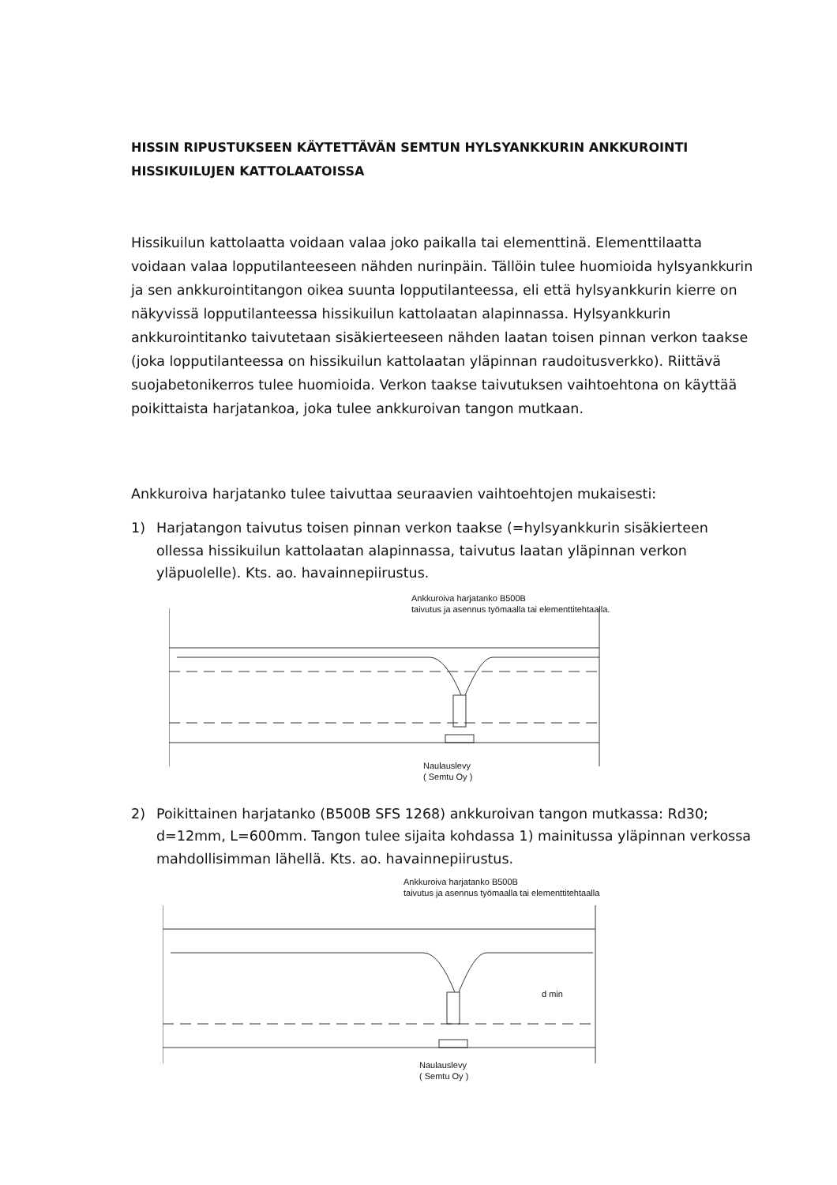HISSIN RIPUSTUKSEEN KÄYTETTÄVÄN SEMTUN HYLSYANKKURIN ANKKUROINTI
HISSIKUILUJEN KATTOLAATOISSA
Hissikuilun kattolaatta voidaan valaa joko paikalla tai elementtinä. Elementtilaatta voidaan valaa lopputilanteeseen nähden nurinpäin. Tällöin tulee huomioida hylsyankkurin ja sen ankkurointitangon oikea suunta lopputilanteessa, eli että hylsyankkurin kierre on näkyvissä lopputilanteessa hissikuilun kattolaatan alapinnassa. Hylsyankkurin ankkurointitanko taivutetaan sisäkierteeseen nähden laatan toisen pinnan verkon taakse (joka lopputilanteessa on hissikuilun kattolaatan yläpinnan raudoitusverkko). Riittävä suojabetonikerros tulee huomioida. Verkon taakse taivutuksen vaihtoehtona on käyttää poikittaista harjatankoa, joka tulee ankkuroivan tangon mutkaan.
Ankkuroiva harjatanko tulee taivuttaa seuraavien vaihtoehtojen mukaisesti:
1) Harjatangon taivutus toisen pinnan verkon taakse (=hylsyankkurin sisäkierteen ollessa hissikuilun kattolaatan alapinnassa, taivutus laatan yläpinnan verkon yläpuolelle). Kts. ao. havainnepiirustus.
Ankkuroiva harjatanko B500B
taivutus ja asennus työmaalla tai elementtitehtaalla.
Naulauslevy
( Semtu Oy )
2) Poikittainen harjatanko (B500B SFS 1268) ankkuroivan tangon mutkassa: Rd30; d=12mm, L=600mm. Tangon tulee sijaita kohdassa 1) mainitussa yläpinnan verkossa mahdollisimman lähellä. Kts. ao. havainnepiirustus.
Ankkuroiva harjatanko B500B
taivutus ja asennus työmaalla tai elementtitehtaalla
d min
Naulauslevy
( Semtu Oy )